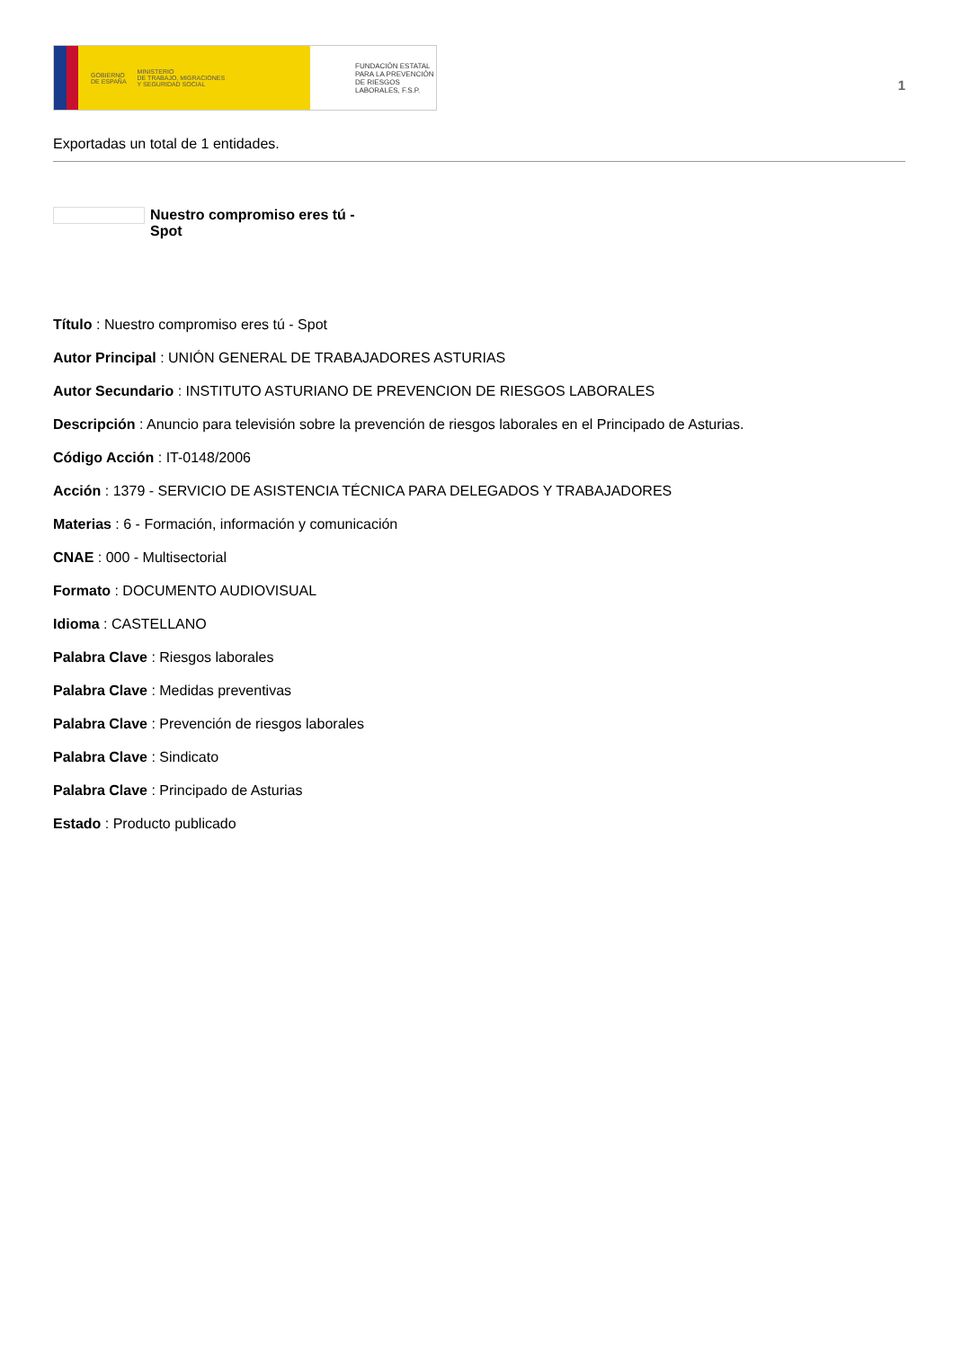GOBIERNO
DE ESPAÑA MINISTERIO
DE TRABAJO, MIGRACIONES
Y SEGURIDAD SOCIAL
FUNDACIÓN ESTATAL PARA LA PREVENCIÓN DE RIESGOS LABORALES, F.S.P.
1
Exportadas un total de 1 entidades.
Nuestro compromiso eres tú - Spot
Título : Nuestro compromiso eres tú - Spot
Autor Principal : UNIÓN GENERAL DE TRABAJADORES ASTURIAS
Autor Secundario : INSTITUTO ASTURIANO DE PREVENCION DE RIESGOS LABORALES
Descripción : Anuncio para televisión sobre la prevención de riesgos laborales en el Principado de Asturias.
Código Acción : IT-0148/2006
Acción : 1379 - SERVICIO DE ASISTENCIA TÉCNICA PARA DELEGADOS Y TRABAJADORES
Materias : 6 - Formación, información y comunicación
CNAE : 000 - Multisectorial
Formato : DOCUMENTO AUDIOVISUAL
Idioma : CASTELLANO
Palabra Clave : Riesgos laborales
Palabra Clave : Medidas preventivas
Palabra Clave : Prevención de riesgos laborales
Palabra Clave : Sindicato
Palabra Clave : Principado de Asturias
Estado : Producto publicado